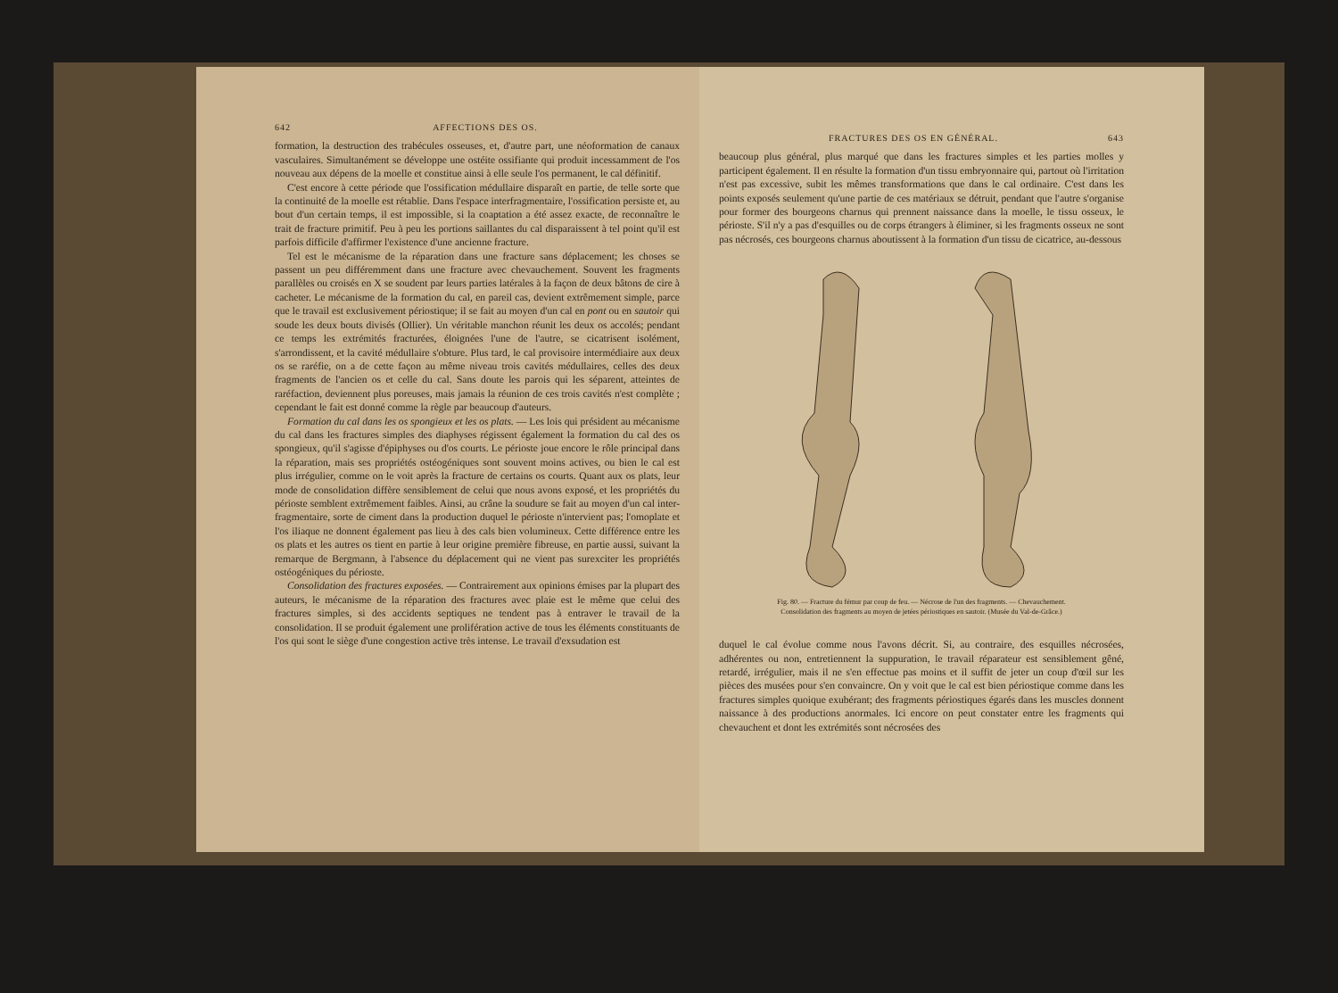642 AFFECTIONS DES OS.
formation, la destruction des trabécules osseuses, et, d'autre part, une néoformation de canaux vasculaires. Simultanément se développe une ostéite ossifiante qui produit incessamment de l'os nouveau aux dépens de la moelle et constitue ainsi à elle seule l'os permanent, le cal définitif.
C'est encore à cette période que l'ossification médullaire disparaît en partie, de telle sorte que la continuité de la moelle est rétablie. Dans l'espace interfragmentaire, l'ossification persiste et, au bout d'un certain temps, il est impossible, si la coaptation a été assez exacte, de reconnaître le trait de fracture primitif. Peu à peu les portions saillantes du cal disparaissent à tel point qu'il est parfois difficile d'affirmer l'existence d'une ancienne fracture.
Tel est le mécanisme de la réparation dans une fracture sans déplacement; les choses se passent un peu différemment dans une fracture avec chevauchement. Souvent les fragments parallèles ou croisés en X se soudent par leurs parties latérales à la façon de deux bâtons de cire à cacheter. Le mécanisme de la formation du cal, en pareil cas, devient extrêmement simple, parce que le travail est exclusivement périostique; il se fait au moyen d'un cal en pont ou en sautoir qui soude les deux bouts divisés (Ollier). Un véritable manchon réunit les deux os accolés; pendant ce temps les extrémités fracturées, éloignées l'une de l'autre, se cicatrisent isolément, s'arrondissent, et la cavité médullaire s'obture. Plus tard, le cal provisoire intermédiaire aux deux os se raréfie, on a de cette façon au même niveau trois cavités médullaires, celles des deux fragments de l'ancien os et celle du cal. Sans doute les parois qui les séparent, atteintes de raréfaction, deviennent plus poreuses, mais jamais la réunion de ces trois cavités n'est complète ; cependant le fait est donné comme la règle par beaucoup d'auteurs.
Formation du cal dans les os spongieux et les os plats. — Les lois qui président au mécanisme du cal dans les fractures simples des diaphyses régissent également la formation du cal des os spongieux, qu'il s'agisse d'épiphyses ou d'os courts. Le périoste joue encore le rôle principal dans la réparation, mais ses propriétés ostéogéniques sont souvent moins actives, ou bien le cal est plus irrégulier, comme on le voit après la fracture de certains os courts. Quant aux os plats, leur mode de consolidation diffère sensiblement de celui que nous avons exposé, et les propriétés du périoste semblent extrêmement faibles. Ainsi, au crâne la soudure se fait au moyen d'un cal inter-fragmentaire, sorte de ciment dans la production duquel le périoste n'intervient pas; l'omoplate et l'os iliaque ne donnent également pas lieu à des cals bien volumineux. Cette différence entre les os plats et les autres os tient en partie à leur origine première fibreuse, en partie aussi, suivant la remarque de Bergmann, à l'absence du déplacement qui ne vient pas surexciter les propriétés ostéogéniques du périoste.
Consolidation des fractures exposées. — Contrairement aux opinions émises par la plupart des auteurs, le mécanisme de la réparation des fractures avec plaie est le même que celui des fractures simples, si des accidents septiques ne tendent pas à entraver le travail de la consolidation. Il se produit également une prolifération active de tous les éléments constituants de l'os qui sont le siège d'une congestion active très intense. Le travail d'exsudation est
FRACTURES DES OS EN GÉNÉRAL. 643
beaucoup plus général, plus marqué que dans les fractures simples et les parties molles y participent également. Il en résulte la formation d'un tissu embryonnaire qui, partout où l'irritation n'est pas excessive, subit les mêmes transformations que dans le cal ordinaire. C'est dans les points exposés seulement qu'une partie de ces matériaux se détruit, pendant que l'autre s'organise pour former des bourgeons charnus qui prennent naissance dans la moelle, le tissu osseux, le périoste. S'il n'y a pas d'esquilles ou de corps étrangers à éliminer, si les fragments osseux ne sont pas nécrosés, ces bourgeons charnus aboutissent à la formation d'un tissu de cicatrice, au-dessous
Fig. 80. — Fracture du fémur par coup de feu. — Nécrose de l'un des fragments. — Chevauchement.
Consolidation des fragments au moyen de jetées périostiques en sautoir. (Musée du Val-de-Grâce.)
duquel le cal évolue comme nous l'avons décrit. Si, au contraire, des esquilles nécrosées, adhérentes ou non, entretiennent la suppuration, le travail réparateur est sensiblement gêné, retardé, irrégulier, mais il ne s'en effectue pas moins et il suffit de jeter un coup d'œil sur les pièces des musées pour s'en convaincre. On y voit que le cal est bien périostique comme dans les fractures simples quoique exubérant; des fragments périostiques égarés dans les muscles donnent naissance à des productions anormales. Ici encore on peut constater entre les fragments qui chevauchent et dont les extrémités sont nécrosées des